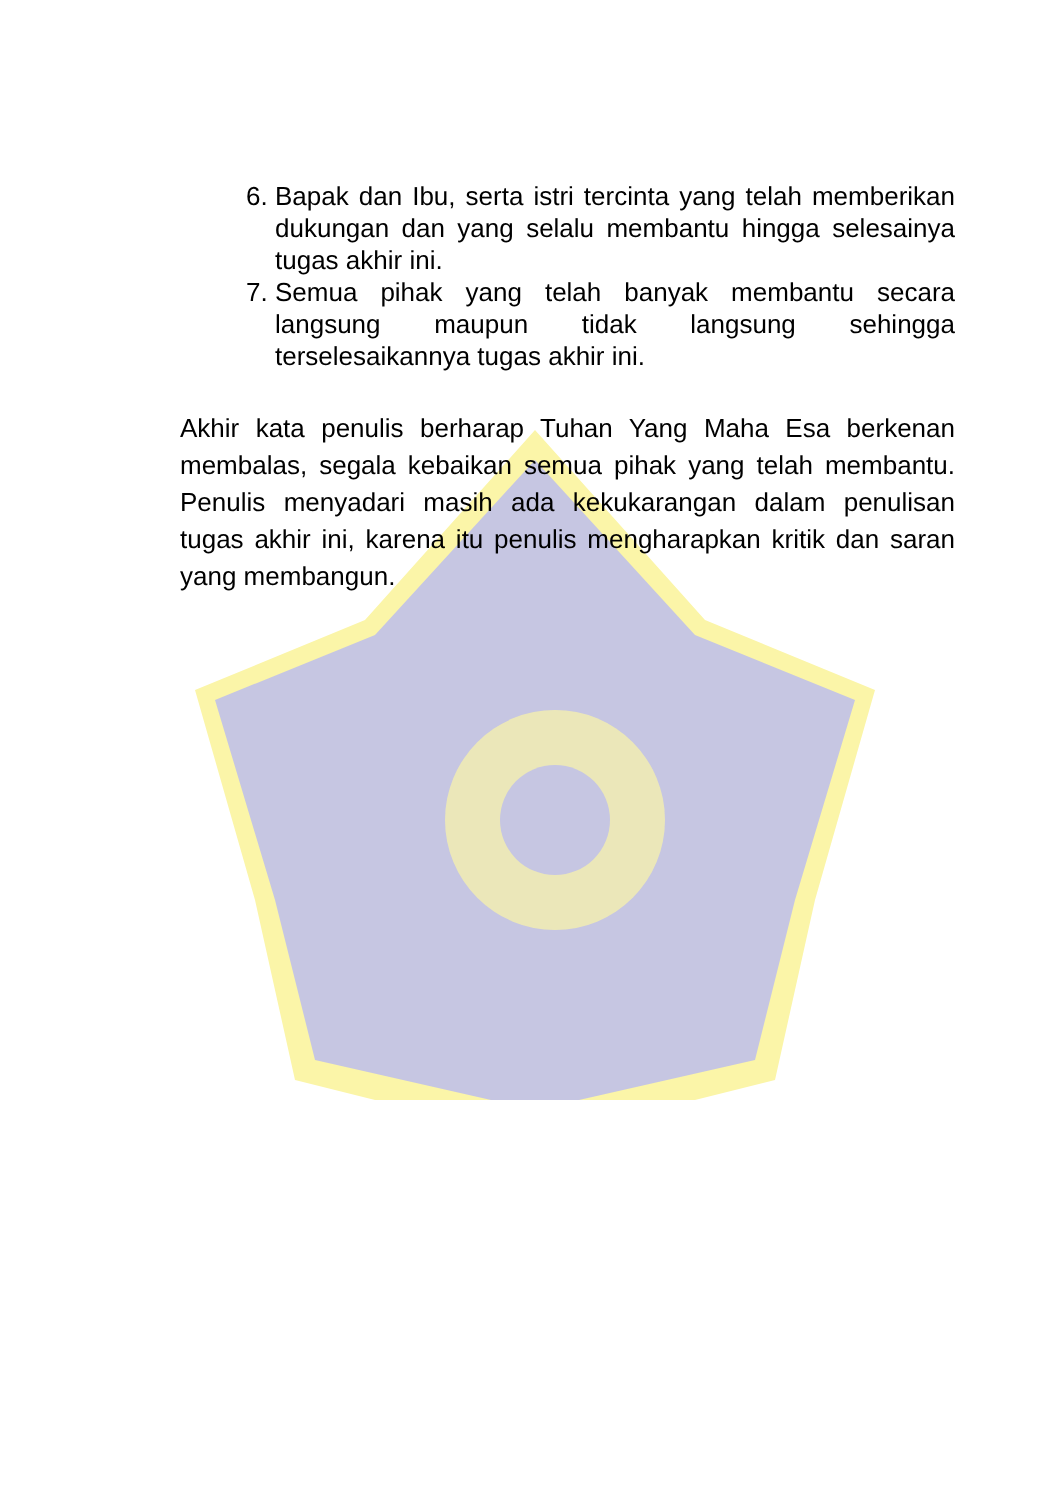6. Bapak dan Ibu, serta istri tercinta yang telah memberikan dukungan dan yang selalu membantu hingga selesainya tugas akhir ini.
7. Semua pihak yang telah banyak membantu secara langsung maupun tidak langsung sehingga terselesaikannya tugas akhir ini.
Akhir kata penulis berharap Tuhan Yang Maha Esa berkenan membalas, segala kebaikan semua pihak yang telah membantu. Penulis menyadari masih ada kekukarangan dalam penulisan tugas akhir ini, karena itu penulis mengharapkan kritik dan saran yang membangun.